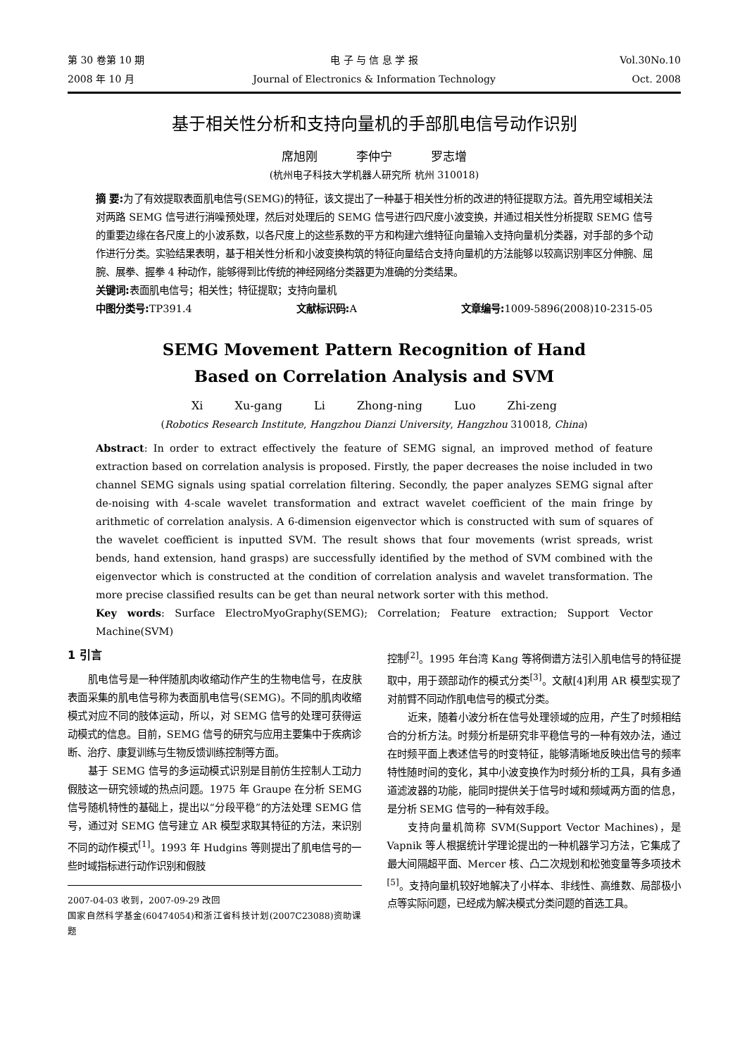第 30 卷第 10 期 电 子 与 信 息 学 报 Vol.30No.10
2008 年 10 月 Journal of Electronics & Information Technology
Oct. 2008
基于相关性分析和支持向量机的手部肌电信号动作识别
席旭刚 李仲宁 罗志增
(杭州电子科技大学机器人研究所 杭州 310018)
摘 要: 为了有效提取表面肌电信号(SEMG)的特征，该文提出了一种基于相关性分析的改进的特征提取方法。首先用空域相关法对两路 SEMG 信号进行消噪预处理，然后对处理后的 SEMG 信号进行四尺度小波变换，并通过相关性分析提取 SEMG 信号的重要边缘在各尺度上的小波系数，以各尺度上的这些系数的平方和构建六维特征向量输入支持向量机分类器，对手部的多个动作进行分类。实验结果表明，基于相关性分析和小波变换构筑的特征向量结合支持向量机的方法能够以较高识别率区分伸腕、屈腕、展拳、握拳 4 种动作，能够得到比传统的神经网络分类器更为准确的分类结果。
关键词: 表面肌电信号；相关性；特征提取；支持向量机
中图分类号: TP391.4 文献标识码: A 文章编号: 1009-5896(2008)10-2315-05
SEMG Movement Pattern Recognition of Hand
Based on Correlation Analysis and SVM
Xi Xu-gang Li Zhong-ning Luo Zhi-zeng
(Robotics Research Institute, Hangzhou Dianzi University, Hangzhou 310018, China)
Abstract: In order to extract effectively the feature of SEMG signal, an improved method of feature extraction based on correlation analysis is proposed. Firstly, the paper decreases the noise included in two channel SEMG signals using spatial correlation filtering. Secondly, the paper analyzes SEMG signal after de-noising with 4-scale wavelet transformation and extract wavelet coefficient of the main fringe by arithmetic of correlation analysis. A 6-dimension eigenvector which is constructed with sum of squares of the wavelet coefficient is inputted SVM. The result shows that four movements (wrist spreads, wrist bends, hand extension, hand grasps) are successfully identified by the method of SVM combined with the eigenvector which is constructed at the condition of correlation analysis and wavelet transformation. The more precise classified results can be get than neural network sorter with this method.
Key words: Surface ElectroMyoGraphy(SEMG); Correlation; Feature extraction; Support Vector Machine(SVM)
1 引言
肌电信号是一种伴随肌肉收缩动作产生的生物电信号，在皮肤表面采集的肌电信号称为表面肌电信号(SEMG)。不同的肌肉收缩模式对应不同的肢体运动，所以，对 SEMG 信号的处理可获得运动模式的信息。目前，SEMG 信号的研究与应用主要集中于疾病诊断、治疗、康复训练与生物反馈训练控制等方面。
基于 SEMG 信号的多运动模式识别是目前仿生控制人工动力假肢这一研究领域的热点问题。1975 年 Graupe 在分析 SEMG 信号随机特性的基础上，提出以“分段平稳”的方法处理 SEMG 信号，通过对 SEMG 信号建立 AR 模型求取其特征的方法，来识别不同的动作模式<sup>[1]</sup>。1993 年 Hudgins 等则提出了肌电信号的一些时域指标进行动作识别和假肢
2007-04-03 收到，2007-09-29 改回
国家自然科学基金(60474054)和浙江省科技计划(2007C23088)资助课题
控制<sup>[2]</sup>。1995 年台湾 Kang 等将倒谱方法引入肌电信号的特征提取中，用于颈部动作的模式分类<sup>[3]</sup>。文献[4]利用 AR 模型实现了对前臂不同动作肌电信号的模式分类。
近来，随着小波分析在信号处理领域的应用，产生了时频相结合的分析方法。时频分析是研究非平稳信号的一种有效办法，通过在时频平面上表述信号的时变特征，能够清晰地反映出信号的频率特性随时间的变化，其中小波变换作为时频分析的工具，具有多通道滤波器的功能，能同时提供关于信号时域和频域两方面的信息，是分析 SEMG 信号的一种有效手段。
支持向量机简称 SVM(Support Vector Machines)，是 Vapnik 等人根据统计学理论提出的一种机器学习方法，它集成了最大间隔超平面、Mercer 核、凸二次规划和松弛变量等多项技术<sup>[5]</sup>。支持向量机较好地解决了小样本、非线性、高维数、局部极小点等实际问题，已经成为解决模式分类问题的首选工具。